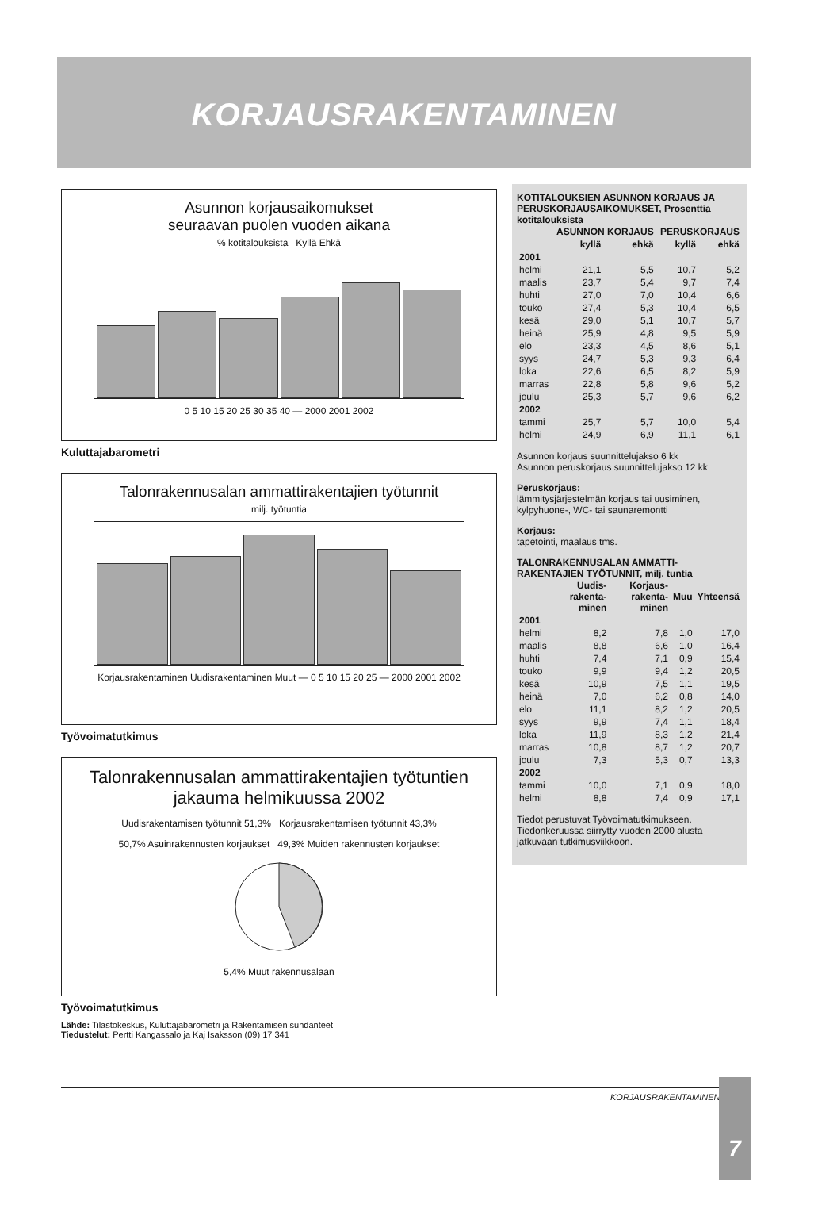KORJAUSRAKENTAMINEN
Asunnon korjausaikomukset
seuraavan puolen vuoden aikana
% kotitalouksista Kyllä Ehkä
0 5 10 15 20 25 30 35 40 — 2000 2001 2002
Kuluttajabarometri
Talonrakennusalan ammattirakentajien työtunnit
milj. työtuntia
Korjausrakentaminen Uudisrakentaminen Muut — 0 5 10 15 20 25 — 2000 2001 2002
Työvoimatutkimus
Talonrakennusalan ammattirakentajien työtuntien
jakauma helmikuussa 2002
Uudisrakentamisen työtunnit 51,3% Korjausrakentamisen työtunnit 43,3%
50,7% Asuinrakennusten korjaukset 49,3% Muiden rakennusten korjaukset
5,4% Muut rakennusalaan
Työvoimatutkimus
Lähde: Tilastokeskus, Kuluttajabarometri ja Rakentamisen suhdanteet
Tiedustelut: Pertti Kangassalo ja Kaj Isaksson (09) 17 341
KOTITALOUKSIEN ASUNNON KORJAUS JA PERUSKORJAUSAIKOMUKSET, Prosenttia kotitalouksista
| | ASUNNON KORJAUS | | PERUSKORJAUS | |
| --- | --- | --- | --- | --- |
| | kyllä | ehkä | kyllä | ehkä |
| 2001 | | | | |
| helmi | 21,1 | 5,5 | 10,7 | 5,2 |
| maalis | 23,7 | 5,4 | 9,7 | 7,4 |
| huhti | 27,0 | 7,0 | 10,4 | 6,6 |
| touko | 27,4 | 5,3 | 10,4 | 6,5 |
| kesä | 29,0 | 5,1 | 10,7 | 5,7 |
| heinä | 25,9 | 4,8 | 9,5 | 5,9 |
| elo | 23,3 | 4,5 | 8,6 | 5,1 |
| syys | 24,7 | 5,3 | 9,3 | 6,4 |
| loka | 22,6 | 6,5 | 8,2 | 5,9 |
| marras | 22,8 | 5,8 | 9,6 | 5,2 |
| joulu | 25,3 | 5,7 | 9,6 | 6,2 |
| 2002 | | | | |
| tammi | 25,7 | 5,7 | 10,0 | 5,4 |
| helmi | 24,9 | 6,9 | 11,1 | 6,1 |
Asunnon korjaus suunnittelujakso 6 kk
Asunnon peruskorjaus suunnittelujakso 12 kk
Peruskorjaus:
lämmitysjärjestelmän korjaus tai uusiminen, kylpyhuone-, WC- tai saunaremontti
Korjaus:
tapetointi, maalaus tms.
TALONRAKENNUSALAN AMMATTI-RAKENTAJIEN TYÖTUNNIT, milj. tuntia
| | Uudis-rakenta-minen | Korjaus-rakenta-minen | Muu | Yhteensä |
| --- | --- | --- | --- | --- |
| 2001 | | | | |
| helmi | 8,2 | 7,8 | 1,0 | 17,0 |
| maalis | 8,8 | 6,6 | 1,0 | 16,4 |
| huhti | 7,4 | 7,1 | 0,9 | 15,4 |
| touko | 9,9 | 9,4 | 1,2 | 20,5 |
| kesä | 10,9 | 7,5 | 1,1 | 19,5 |
| heinä | 7,0 | 6,2 | 0,8 | 14,0 |
| elo | 11,1 | 8,2 | 1,2 | 20,5 |
| syys | 9,9 | 7,4 | 1,1 | 18,4 |
| loka | 11,9 | 8,3 | 1,2 | 21,4 |
| marras | 10,8 | 8,7 | 1,2 | 20,7 |
| joulu | 7,3 | 5,3 | 0,7 | 13,3 |
| 2002 | | | | |
| tammi | 10,0 | 7,1 | 0,9 | 18,0 |
| helmi | 8,8 | 7,4 | 0,9 | 17,1 |
Tiedot perustuvat Työvoimatutkimukseen. Tiedonkeruussa siirrytty vuoden 2000 alusta jatkuvaan tutkimusviikkoon.
KORJAUSRAKENTAMINEN 7